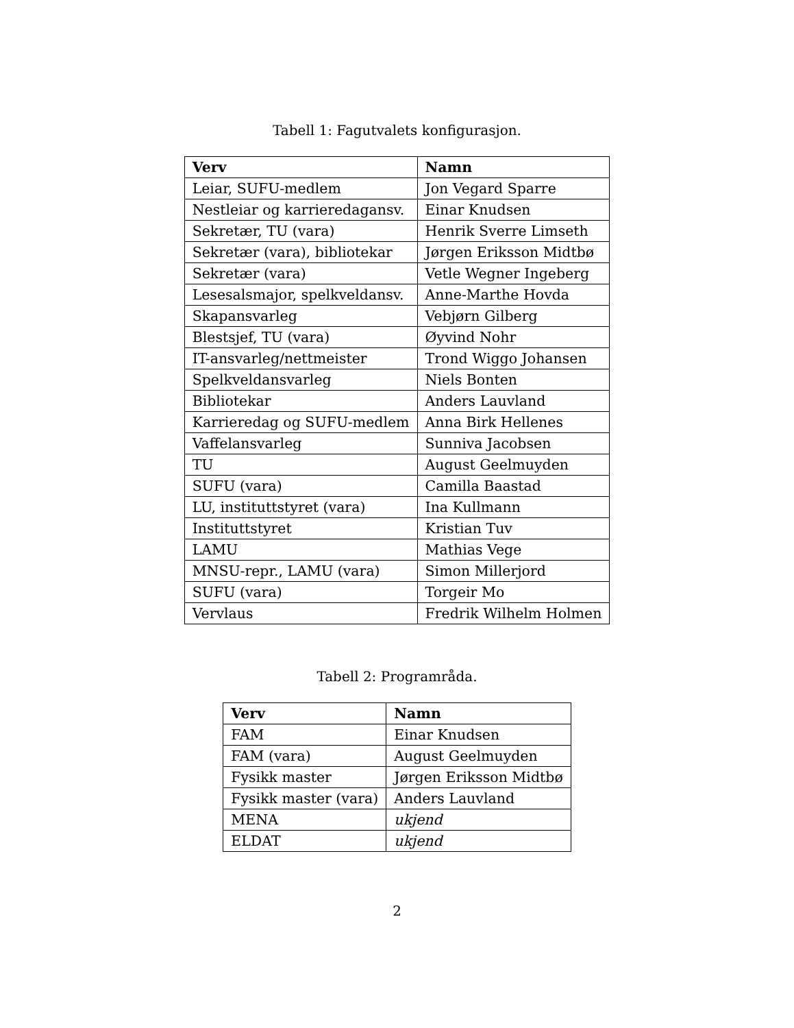Tabell 1: Fagutvalets konfigurasjon.
| Verv | Namn |
| --- | --- |
| Leiar, SUFU-medlem | Jon Vegard Sparre |
| Nestleiar og karrieredagansv. | Einar Knudsen |
| Sekretær, TU (vara) | Henrik Sverre Limseth |
| Sekretær (vara), bibliotekar | Jørgen Eriksson Midtbø |
| Sekretær (vara) | Vetle Wegner Ingeberg |
| Lesesalsmajor, spelkveldansv. | Anne-Marthe Hovda |
| Skapansvarleg | Vebjørn Gilberg |
| Blestsjef, TU (vara) | Øyvind Nohr |
| IT-ansvarleg/nettmeister | Trond Wiggo Johansen |
| Spelkveldansvarleg | Niels Bonten |
| Bibliotekar | Anders Lauvland |
| Karrieredag og SUFU-medlem | Anna Birk Hellenes |
| Vaffelansvarleg | Sunniva Jacobsen |
| TU | August Geelmuyden |
| SUFU (vara) | Camilla Baastad |
| LU, instituttstyret (vara) | Ina Kullmann |
| Instituttstyret | Kristian Tuv |
| LAMU | Mathias Vege |
| MNSU-repr., LAMU (vara) | Simon Millerjord |
| SUFU (vara) | Torgeir Mo |
| Vervlaus | Fredrik Wilhelm Holmen |
Tabell 2: Programråda.
| Verv | Namn |
| --- | --- |
| FAM | Einar Knudsen |
| FAM (vara) | August Geelmuyden |
| Fysikk master | Jørgen Eriksson Midtbø |
| Fysikk master (vara) | Anders Lauvland |
| MENA | ukjend |
| ELDAT | ukjend |
2